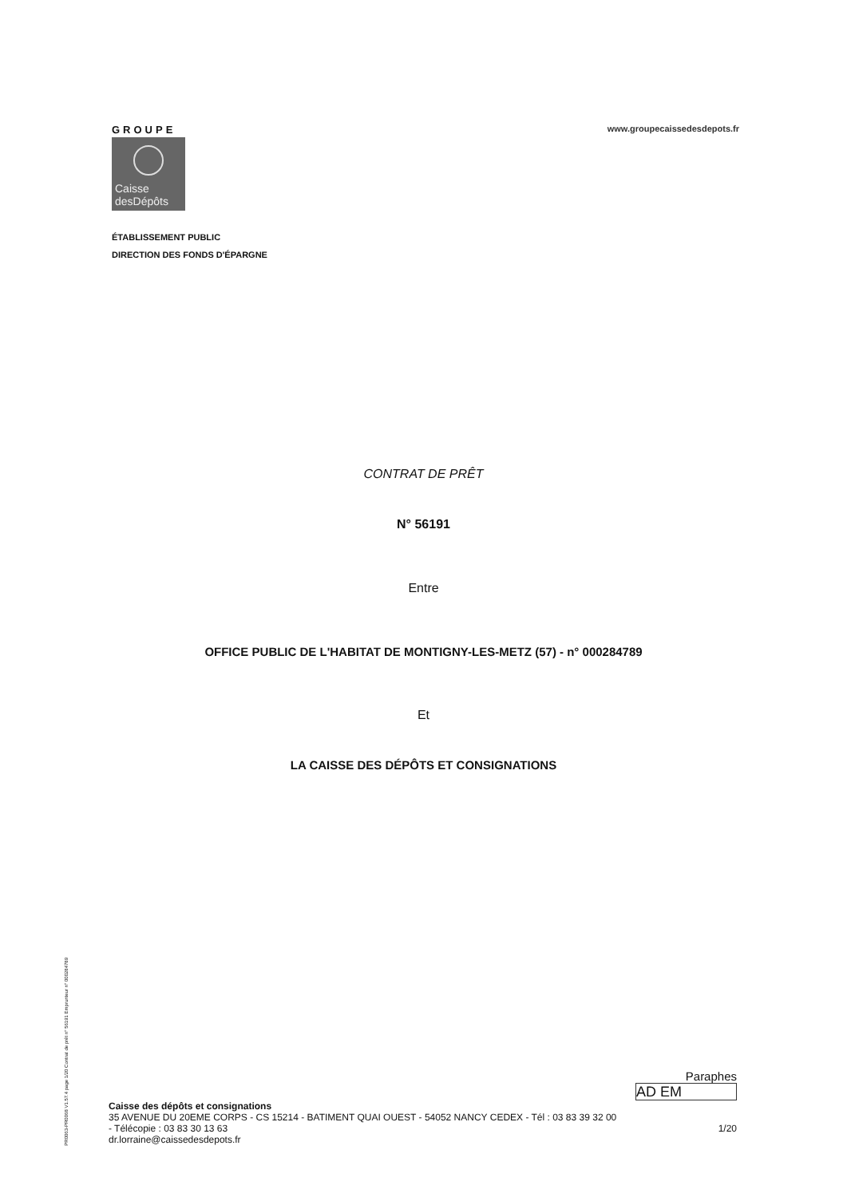GROUPE
Caisse
desDépôts
www.groupecaissedesdepots.fr
ÉTABLISSEMENT PUBLIC
DIRECTION DES FONDS D'ÉPARGNE
CONTRAT DE PRÊT
N° 56191
Entre
OFFICE PUBLIC DE L'HABITAT DE MONTIGNY-LES-METZ (57) - n° 000284789
Et
LA CAISSE DES DÉPÔTS ET CONSIGNATIONS
PR0063-PR0068 V1.57.4 page 1/20 Contrat de prêt n° 56191 Emprunteur n° 000284789
Paraphes
AD EM
Caisse des dépôts et consignations
35 AVENUE DU 20EME CORPS - CS 15214 - BATIMENT QUAI OUEST - 54052 NANCY CEDEX - Tél : 03 83 39 32 00
- Télécopie : 03 83 30 13 63 1/20
dr.lorraine@caissedesdepots.fr